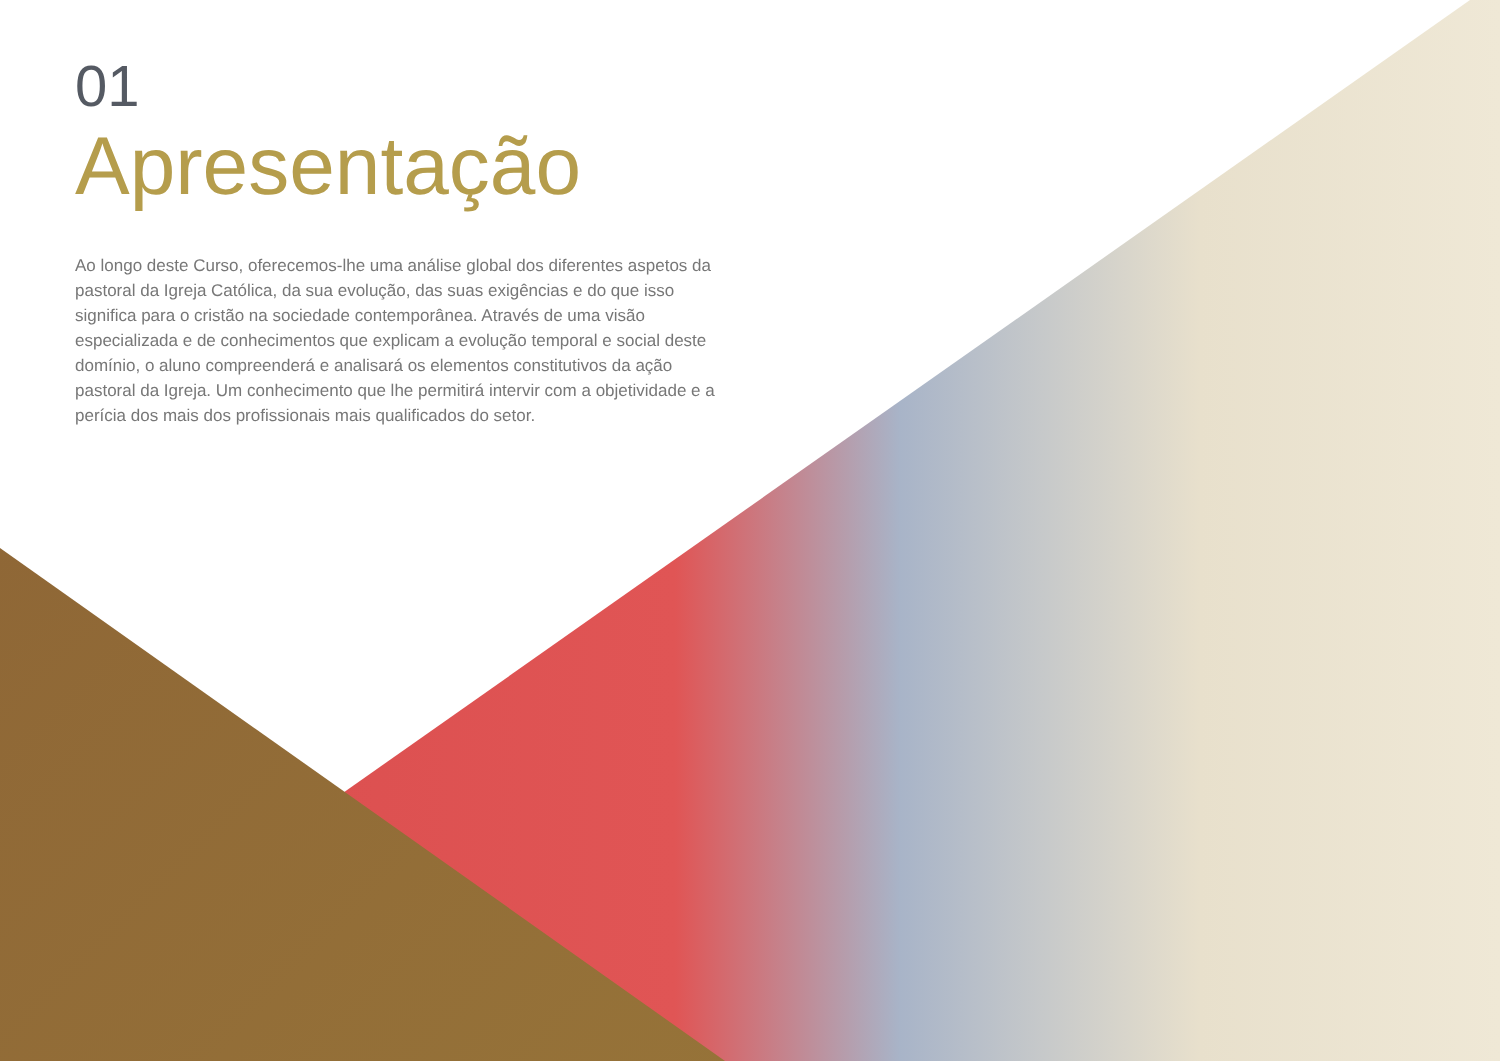01
Apresentação
Ao longo deste Curso, oferecemos-lhe uma análise global dos diferentes aspetos da pastoral da Igreja Católica, da sua evolução, das suas exigências e do que isso significa para o cristão na sociedade contemporânea. Através de uma visão especializada e de conhecimentos que explicam a evolução temporal e social deste domínio, o aluno compreenderá e analisará os elementos constitutivos da ação pastoral da Igreja. Um conhecimento que lhe permitirá intervir com a objetividade e a perícia dos mais dos profissionais mais qualificados do setor.